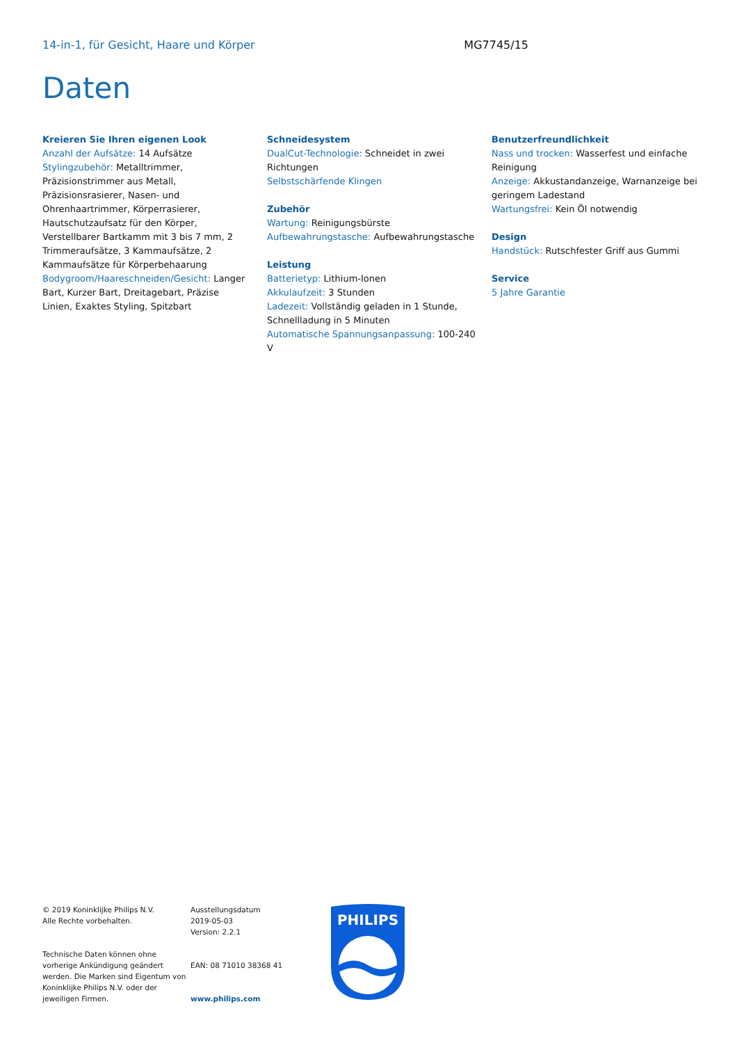14-in-1, für Gesicht, Haare und Körper
MG7745/15
Daten
Kreieren Sie Ihren eigenen Look
Anzahl der Aufsätze: 14 Aufsätze
Stylingzubehör: Metalltrimmer, Präzisionstrimmer aus Metall, Präzisionsrasierer, Nasen- und Ohrenhaartrimmer, Körperrasierer, Hautschutzaufsatz für den Körper, Verstellbarer Bartkamm mit 3 bis 7 mm, 2 Trimmeraufsätze, 3 Kammaufsätze, 2 Kammaufsätze für Körperbehaarung
Bodygroom/Haareschneiden/Gesicht: Langer Bart, Kurzer Bart, Dreitagebart, Präzise Linien, Exaktes Styling, Spitzbart
Schneidesystem
DualCut-Technologie: Schneidet in zwei Richtungen
Selbstschärfende Klingen
Zubehör
Wartung: Reinigungsbürste
Aufbewahrungstasche: Aufbewahrungstasche
Leistung
Batterietyp: Lithium-Ionen
Akkulaufzeit: 3 Stunden
Ladezeit: Vollständig geladen in 1 Stunde, Schnellladung in 5 Minuten
Automatische Spannungsanpassung: 100-240 V
Benutzerfreundlichkeit
Nass und trocken: Wasserfest und einfache Reinigung
Anzeige: Akkustandanzeige, Warnanzeige bei geringem Ladestand
Wartungsfrei: Kein Öl notwendig
Design
Handstück: Rutschfester Griff aus Gummi
Service
5 Jahre Garantie
© 2019 Koninklijke Philips N.V.
Alle Rechte vorbehalten.
Technische Daten können ohne vorherige Ankündigung geändert werden. Die Marken sind Eigentum von Koninklijke Philips N.V. oder der jeweiligen Firmen.
Ausstellungsdatum
2019-05-03
Version: 2.2.1
EAN: 08 71010 38368 41
www.philips.com
PHILIPS